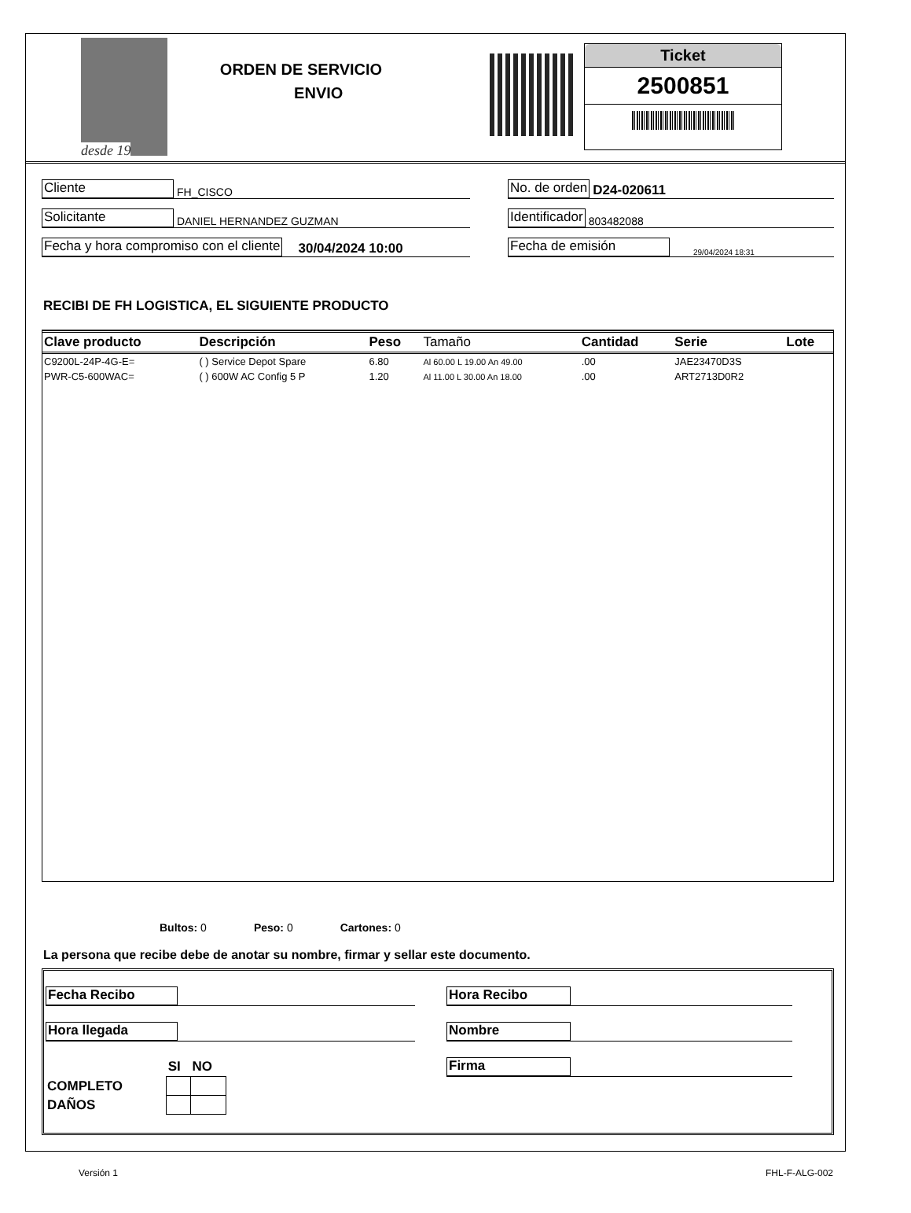desde 19
ORDEN DE SERVICIO
ENVIO
Ticket
2500851
Cliente FH_CISCO
Solicitante DANIEL HERNANDEZ GUZMAN
Fecha y hora compromiso con el cliente 30/04/2024 10:00
No. de orden D24-020611
Identificador 803482088
Fecha de emisión 29/04/2024 18:31
RECIBI DE FH LOGISTICA, EL SIGUIENTE PRODUCTO
| Clave producto | Descripción | Peso | Tamaño | Cantidad | Serie | Lote |
| --- | --- | --- | --- | --- | --- | --- |
| C9200L-24P-4G-E= | ( ) Service Depot Spare | 6.80 | Al 60.00 L 19.00 An 49.00 | .00 | JAE23470D3S | |
| PWR-C5-600WAC= | ( ) 600W AC Config 5 P | 1.20 | Al 11.00 L 30.00 An 18.00 | .00 | ART2713D0R2 | |
Bultos: 0 Peso: 0 Cartones: 0
La persona que recibe debe de anotar su nombre, firmar y sellar este documento.
Fecha Recibo
Hora llegada
| | SI | NO |
| COMPLETO | | |
| DAÑOS | | |
Hora Recibo
Nombre
Firma
Versión 1 FHL-F-ALG-002